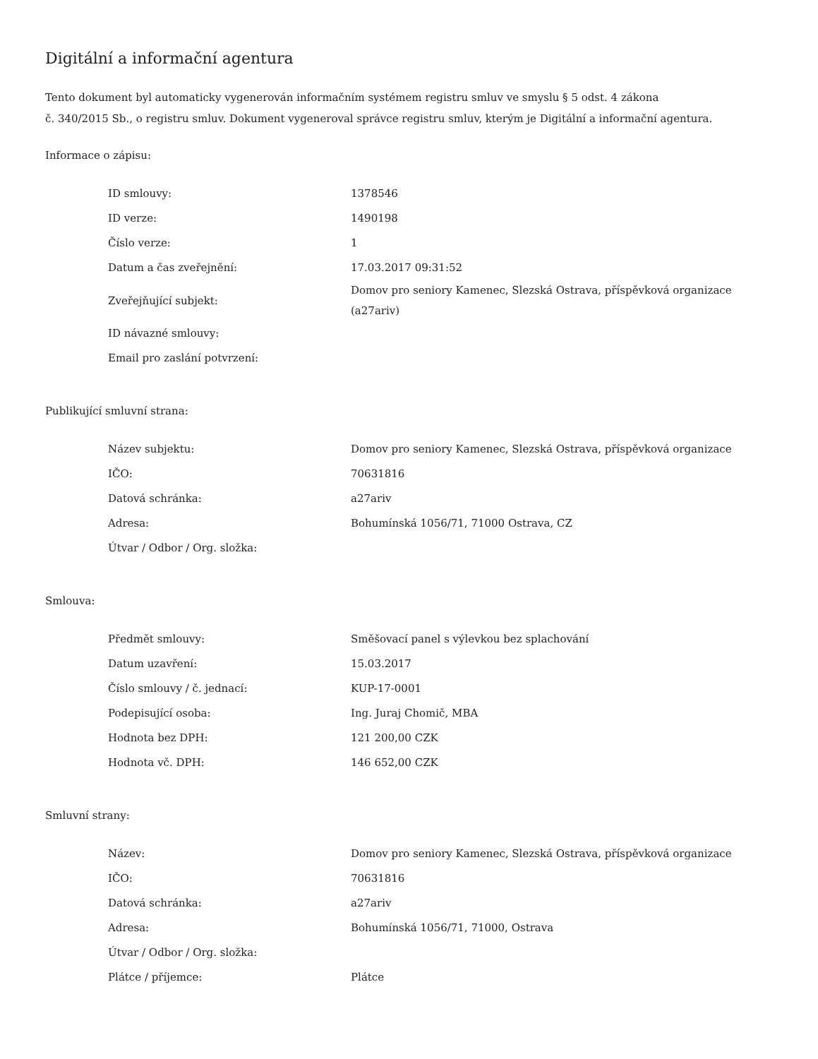Digitální a informační agentura
Tento dokument byl automaticky vygenerován informačním systémem registru smluv ve smyslu § 5 odst. 4 zákona
č. 340/2015 Sb., o registru smluv. Dokument vygeneroval správce registru smluv, kterým je Digitální a informační agentura.
Informace o zápisu:
| ID smlouvy: | 1378546 |
| ID verze: | 1490198 |
| Číslo verze: | 1 |
| Datum a čas zveřejnění: | 17.03.2017 09:31:52 |
| Zveřejňující subjekt: | Domov pro seniory Kamenec, Slezská Ostrava, příspěvková organizace (a27ariv) |
| ID návazné smlouvy: | |
| Email pro zaslání potvrzení: | |
Publikující smluvní strana:
| Název subjektu: | Domov pro seniory Kamenec, Slezská Ostrava, příspěvková organizace |
| IČO: | 70631816 |
| Datová schránka: | a27ariv |
| Adresa: | Bohumínská 1056/71, 71000 Ostrava, CZ |
| Útvar / Odbor / Org. složka: | |
Smlouva:
| Předmět smlouvy: | Směšovací panel s výlevkou bez splachování |
| Datum uzavření: | 15.03.2017 |
| Číslo smlouvy / č. jednací: | KUP-17-0001 |
| Podepisující osoba: | Ing. Juraj Chomič, MBA |
| Hodnota bez DPH: | 121 200,00 CZK |
| Hodnota vč. DPH: | 146 652,00 CZK |
Smluvní strany:
| Název: | Domov pro seniory Kamenec, Slezská Ostrava, příspěvková organizace |
| IČO: | 70631816 |
| Datová schránka: | a27ariv |
| Adresa: | Bohumínská 1056/71, 71000, Ostrava |
| Útvar / Odbor / Org. složka: | |
| Plátce / příjemce: | Plátce |